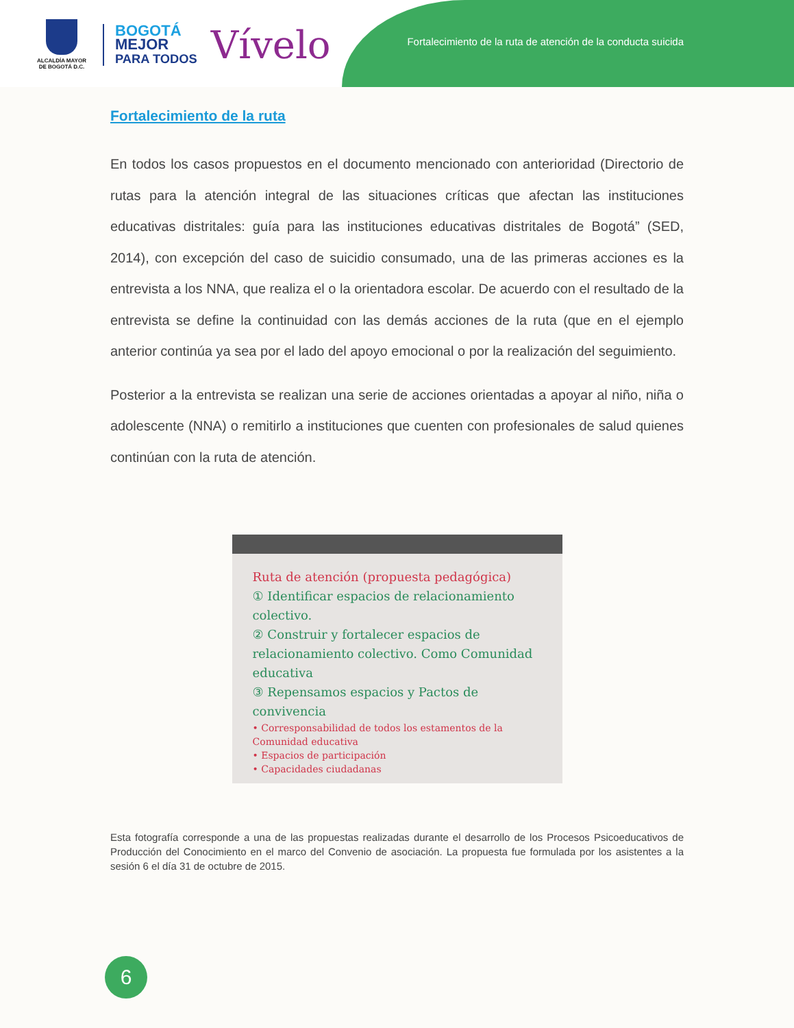ALCALDÍA MAYOR
DE BOGOTÁ D.C.
BOGOTÁ
MEJOR
PARA TODOS
Vívelo
Fortalecimiento de la ruta de atención de la conducta suicida
Fortalecimiento de la ruta
En todos los casos propuestos en el documento mencionado con anterioridad (Directorio de rutas para la atención integral de las situaciones críticas que afectan las instituciones educativas distritales: guía para las instituciones educativas distritales de Bogotá” (SED, 2014), con excepción del caso de suicidio consumado, una de las primeras acciones es la entrevista a los NNA, que realiza el o la orientadora escolar. De acuerdo con el resultado de la entrevista se define la continuidad con las demás acciones de la ruta (que en el ejemplo anterior continúa ya sea por el lado del apoyo emocional o por la realización del seguimiento.
Posterior a la entrevista se realizan una serie de acciones orientadas a apoyar al niño, niña o adolescente (NNA) o remitirlo a instituciones que cuenten con profesionales de salud quienes continúan con la ruta de atención.
Ruta de atención (propuesta pedagógica)
① Identificar espacios de relacionamiento colectivo.
② Construir y fortalecer espacios de relacionamiento colectivo. Como Comunidad educativa
③ Repensamos espacios y Pactos de convivencia
• Corresponsabilidad de todos los estamentos de la Comunidad educativa
• Espacios de participación
• Capacidades ciudadanas
Esta fotografía corresponde a una de las propuestas realizadas durante el desarrollo de los Procesos Psicoeducativos de Producción del Conocimiento en el marco del Convenio de asociación. La propuesta fue formulada por los asistentes a la sesión 6 el día 31 de octubre de 2015.
6